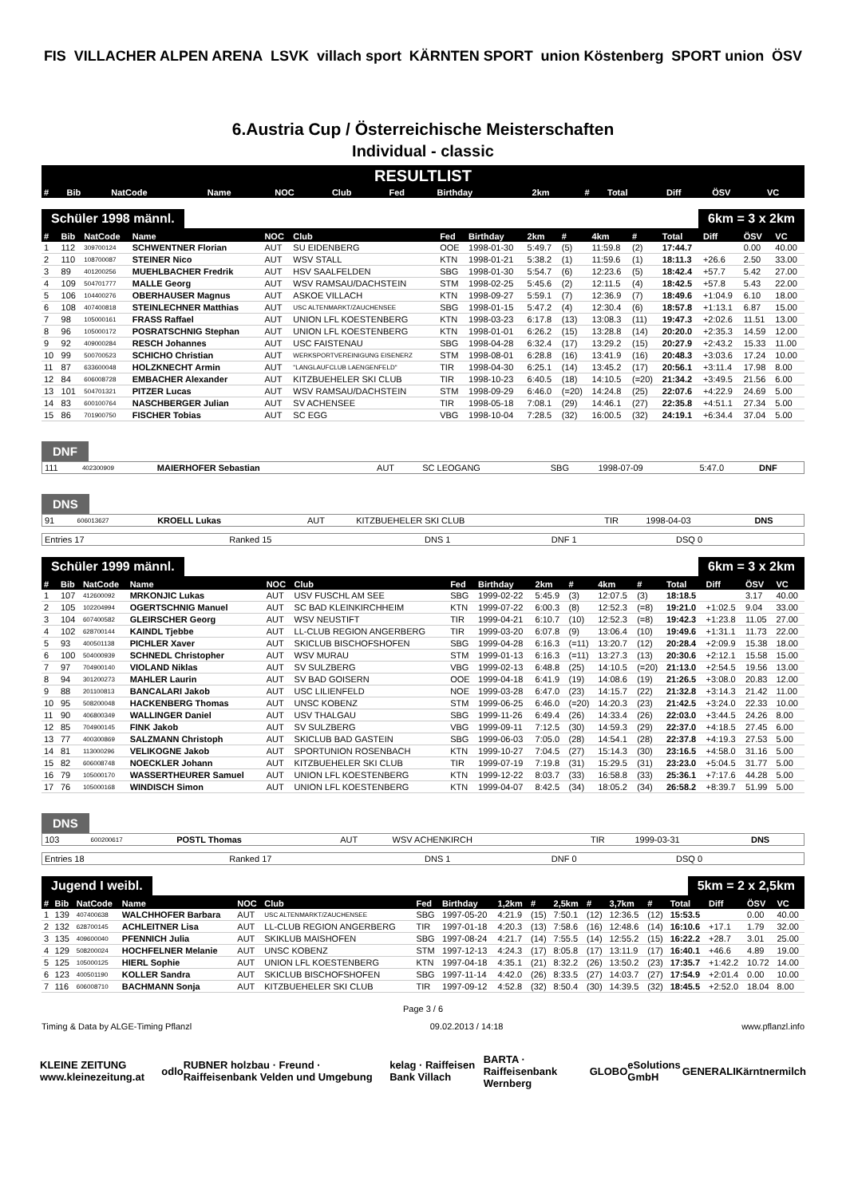FIS VILLACHER ALPEN ARENA LSVK villach sport KÄRNTEN SPORT union Köstenberg SPORT union ÖSV
6.Austria Cup / Österreichische Meisterschaften
Individual - classic
RESULTLIST
| # | Bib | NatCode | Name | NOC | Club | Fed | Birthday | 2km | # | Total | Diff | ÖSV | VC |
| --- | --- | --- | --- | --- | --- | --- | --- | --- | --- | --- | --- | --- | --- |
Schüler 1998 männl. 6km = 3 x 2km
| # | Bib | NatCode | Name | NOC | Club | Fed | Birthday | 2km | # | 4km | # | Total | Diff | ÖSV | VC |
| --- | --- | --- | --- | --- | --- | --- | --- | --- | --- | --- | --- | --- | --- | --- | --- |
| 1 | 112 | 309700124 | SCHWENTNER Florian | AUT | SU EIDENBERG | OOE | 1998-01-30 | 5:49.7 | (5) | 11:59.8 | (2) | 17:44.7 | | 0.00 | 40.00 |
| 2 | 110 | 108700087 | STEINER Nico | AUT | WSV STALL | KTN | 1998-01-21 | 5:38.2 | (1) | 11:59.6 | (1) | 18:11.3 | +26.6 | 2.50 | 33.00 |
| 3 | 89 | 401200256 | MUEHLBACHER Fredrik | AUT | HSV SAALFELDEN | SBG | 1998-01-30 | 5:54.7 | (6) | 12:23.6 | (5) | 18:42.4 | +57.7 | 5.42 | 27.00 |
| 4 | 109 | 504701777 | MALLE Georg | AUT | WSV RAMSAU/DACHSTEIN | STM | 1998-02-25 | 5:45.6 | (2) | 12:11.5 | (4) | 18:42.5 | +57.8 | 5.43 | 22.00 |
| 5 | 106 | 104400276 | OBERHAUSER Magnus | AUT | ASKOE VILLACH | KTN | 1998-09-27 | 5:59.1 | (7) | 12:36.9 | (7) | 18:49.6 | +1:04.9 | 6.10 | 18.00 |
| 6 | 108 | 407400818 | STEINLECHNER Matthias | AUT | USC ALTENMARKT/ZAUCHENSEE | SBG | 1998-01-15 | 5:47.2 | (4) | 12:30.4 | (6) | 18:57.8 | +1:13.1 | 6.87 | 15.00 |
| 7 | 98 | 105000161 | FRASS Raffael | AUT | UNION LFL KOESTENBERG | KTN | 1998-03-23 | 6:17.8 | (13) | 13:08.3 | (11) | 19:47.3 | +2:02.6 | 11.51 | 13.00 |
| 8 | 96 | 105000172 | POSRATSCHNIG Stephan | AUT | UNION LFL KOESTENBERG | KTN | 1998-01-01 | 6:26.2 | (15) | 13:28.8 | (14) | 20:20.0 | +2:35.3 | 14.59 | 12.00 |
| 9 | 92 | 409000284 | RESCH Johannes | AUT | USC FAISTENAU | SBG | 1998-04-28 | 6:32.4 | (17) | 13:29.2 | (15) | 20:27.9 | +2:43.2 | 15.33 | 11.00 |
| 10 | 99 | 500700523 | SCHICHO Christian | AUT | WERKSPORTVEREINIGUNG EISENERZ | STM | 1998-08-01 | 6:28.8 | (16) | 13:41.9 | (16) | 20:48.3 | +3:03.6 | 17.24 | 10.00 |
| 11 | 87 | 633600048 | HOLZKNECHT Armin | AUT | "LANGLAUFCLUB LAENGENFELD" | TIR | 1998-04-30 | 6:25.1 | (14) | 13:45.2 | (17) | 20:56.1 | +3:11.4 | 17.98 | 8.00 |
| 12 | 84 | 606008728 | EMBACHER Alexander | AUT | KITZBUEHELER SKI CLUB | TIR | 1998-10-23 | 6:40.5 | (18) | 14:10.5 | (=20) | 21:34.2 | +3:49.5 | 21.56 | 6.00 |
| 13 | 101 | 504701321 | PITZER Lucas | AUT | WSV RAMSAU/DACHSTEIN | STM | 1998-09-29 | 6:46.0 | (=20) | 14:24.8 | (25) | 22:07.6 | +4:22.9 | 24.69 | 5.00 |
| 14 | 83 | 600100764 | NASCHBERGER Julian | AUT | SV ACHENSEE | TIR | 1998-05-18 | 7:08.1 | (29) | 14:46.1 | (27) | 22:35.8 | +4:51.1 | 27.34 | 5.00 |
| 15 | 86 | 701900750 | FISCHER Tobias | AUT | SC EGG | VBG | 1998-10-04 | 7:28.5 | (32) | 16:00.5 | (32) | 24:19.1 | +6:34.4 | 37.04 | 5.00 |
DNF
| 111 | 402300909 | MAIERHOFER Sebastian | AUT | SC LEOGANG | SBG | 1998-07-09 | 5:47.0 | DNF |
DNS
| 91 | 606013627 | KROELL Lukas | AUT | KITZBUEHELER SKI CLUB | TIR | 1998-04-03 | DNS |
| Entries 17 | Ranked 15 | DNS 1 | DNF 1 | DSQ 0 |
Schüler 1999 männl. 6km = 3 x 2km
| # | Bib | NatCode | Name | NOC | Club | Fed | Birthday | 2km | # | 4km | # | Total | Diff | ÖSV | VC |
| --- | --- | --- | --- | --- | --- | --- | --- | --- | --- | --- | --- | --- | --- | --- | --- |
| 1 | 107 | 412600092 | MRKONJIC Lukas | AUT | USV FUSCHL AM SEE | SBG | 1999-02-22 | 5:45.9 | (3) | 12:07.5 | (3) | 18:18.5 | | 3.17 | 40.00 |
| 2 | 105 | 102204994 | OGERTSCHNIG Manuel | AUT | SC BAD KLEINKIRCHHEIM | KTN | 1999-07-22 | 6:00.3 | (8) | 12:52.3 | (=8) | 19:21.0 | +1:02.5 | 9.04 | 33.00 |
| 3 | 104 | 607400582 | GLEIRSCHER Georg | AUT | WSV NEUSTIFT | TIR | 1999-04-21 | 6:10.7 | (10) | 12:52.3 | (=8) | 19:42.3 | +1:23.8 | 11.05 | 27.00 |
| 4 | 102 | 628700144 | KAINDL Tjebbe | AUT | LL-CLUB REGION ANGERBERG | TIR | 1999-03-20 | 6:07.8 | (9) | 13:06.4 | (10) | 19:49.6 | +1:31.1 | 11.73 | 22.00 |
| 5 | 93 | 400501138 | PICHLER Xaver | AUT | SKICLUB BISCHOFSHOFEN | SBG | 1999-04-28 | 6:16.3 | (=11) | 13:20.7 | (12) | 20:28.4 | +2:09.9 | 15.38 | 18.00 |
| 6 | 100 | 504000939 | SCHNEDL Christopher | AUT | WSV MURAU | STM | 1999-01-13 | 6:16.3 | (=11) | 13:27.3 | (13) | 20:30.6 | +2:12.1 | 15.58 | 15.00 |
| 7 | 97 | 704900140 | VIOLAND Niklas | AUT | SV SULZBERG | VBG | 1999-02-13 | 6:48.8 | (25) | 14:10.5 | (=20) | 21:13.0 | +2:54.5 | 19.56 | 13.00 |
| 8 | 94 | 301200273 | MAHLER Laurin | AUT | SV BAD GOISERN | OOE | 1999-04-18 | 6:41.9 | (19) | 14:08.6 | (19) | 21:26.5 | +3:08.0 | 20.83 | 12.00 |
| 9 | 88 | 201100813 | BANCALARI Jakob | AUT | USC LILIENFELD | NOE | 1999-03-28 | 6:47.0 | (23) | 14:15.7 | (22) | 21:32.8 | +3:14.3 | 21.42 | 11.00 |
| 10 | 95 | 508200048 | HACKENBERG Thomas | AUT | UNSC KOBENZ | STM | 1999-06-25 | 6:46.0 | (=20) | 14:20.3 | (23) | 21:42.5 | +3:24.0 | 22.33 | 10.00 |
| 11 | 90 | 406800349 | WALLINGER Daniel | AUT | USV THALGAU | SBG | 1999-11-26 | 6:49.4 | (26) | 14:33.4 | (26) | 22:03.0 | +3:44.5 | 24.26 | 8.00 |
| 12 | 85 | 704900145 | FINK Jakob | AUT | SV SULZBERG | VBG | 1999-09-11 | 7:12.5 | (30) | 14:59.3 | (29) | 22:37.0 | +4:18.5 | 27.45 | 6.00 |
| 13 | 77 | 400300869 | SALZMANN Christoph | AUT | SKICLUB BAD GASTEIN | SBG | 1999-06-03 | 7:05.0 | (28) | 14:54.1 | (28) | 22:37.8 | +4:19.3 | 27.53 | 5.00 |
| 14 | 81 | 113000296 | VELIKOGNE Jakob | AUT | SPORTUNION ROSENBACH | KTN | 1999-10-27 | 7:04.5 | (27) | 15:14.3 | (30) | 23:16.5 | +4:58.0 | 31.16 | 5.00 |
| 15 | 82 | 606008748 | NOECKLER Johann | AUT | KITZBUEHELER SKI CLUB | TIR | 1999-07-19 | 7:19.8 | (31) | 15:29.5 | (31) | 23:23.0 | +5:04.5 | 31.77 | 5.00 |
| 16 | 79 | 105000170 | WASSERTHEURER Samuel | AUT | UNION LFL KOESTENBERG | KTN | 1999-12-22 | 8:03.7 | (33) | 16:58.8 | (33) | 25:36.1 | +7:17.6 | 44.28 | 5.00 |
| 17 | 76 | 105000168 | WINDISCH Simon | AUT | UNION LFL KOESTENBERG | KTN | 1999-04-07 | 8:42.5 | (34) | 18:05.2 | (34) | 26:58.2 | +8:39.7 | 51.99 | 5.00 |
DNS
| 103 | 600200617 | POSTL Thomas | AUT | WSV ACHENKIRCH | TIR | 1999-03-31 | DNS |
| Entries 18 | Ranked 17 | DNS 1 | DNF 0 | DSQ 0 |
Jugend I weibl. 5km = 2 x 2,5km
| # | Bib | NatCode | Name | NOC | Club | Fed | Birthday | 1,2km | # | 2,5km | # | 3,7km | # | Total | Diff | ÖSV | VC |
| --- | --- | --- | --- | --- | --- | --- | --- | --- | --- | --- | --- | --- | --- | --- | --- | --- | --- |
| 1 | 139 | 407400638 | WALCHHOFER Barbara | AUT | USC ALTENMARKT/ZAUCHENSEE | SBG | 1997-05-20 | 4:21.9 | (15) | 7:50.1 | (12) | 12:36.5 | (12) | 15:53.5 | | 0.00 | 40.00 |
| 2 | 132 | 628700145 | ACHLEITNER Lisa | AUT | LL-CLUB REGION ANGERBERG | TIR | 1997-01-18 | 4:20.3 | (13) | 7:58.6 | (16) | 12:48.6 | (14) | 16:10.6 | +17.1 | 1.79 | 32.00 |
| 3 | 135 | 409600040 | PFENNICH Julia | AUT | SKIKLUB MAISHOFEN | SBG | 1997-08-24 | 4:21.7 | (14) | 7:55.5 | (14) | 12:55.2 | (15) | 16:22.2 | +28.7 | 3.01 | 25.00 |
| 4 | 129 | 508200024 | HOCHFELNER Melanie | AUT | UNSC KOBENZ | STM | 1997-12-13 | 4:24.3 | (17) | 8:05.8 | (17) | 13:11.9 | (17) | 16:40.1 | +46.6 | 4.89 | 19.00 |
| 5 | 125 | 105000125 | HIERL Sophie | AUT | UNION LFL KOESTENBERG | KTN | 1997-04-18 | 4:35.1 | (21) | 8:32.2 | (26) | 13:50.2 | (23) | 17:35.7 | +1:42.2 | 10.72 | 14.00 |
| 6 | 123 | 400501190 | KOLLER Sandra | AUT | SKICLUB BISCHOFSHOFEN | SBG | 1997-11-14 | 4:42.0 | (26) | 8:33.5 | (27) | 14:03.7 | (27) | 17:54.9 | +2:01.4 | 0.00 | 10.00 |
| 7 | 116 | 606008710 | BACHMANN Sonja | AUT | KITZBUEHELER SKI CLUB | TIR | 1997-09-12 | 4:52.8 | (32) | 8:50.4 | (30) | 14:39.5 | (32) | 18:45.5 | +2:52.0 | 18.04 | 8.00 |
Page 3 / 6
Timing & Data by ALGE-Timing Pflanzl 09.02.2013 / 14:18 www.pflanzl.info
KLEINE ZEITUNG www.kleinezeitung.at odlo RUBNER holzbau · Freund · Raiffeisenbank Velden und Umgebung kelag · Raiffeisen Bank Villach BARTA · Raiffeisenbank Wernberg GLOBO eSolutions GmbH GENERALI Kärntnermilch